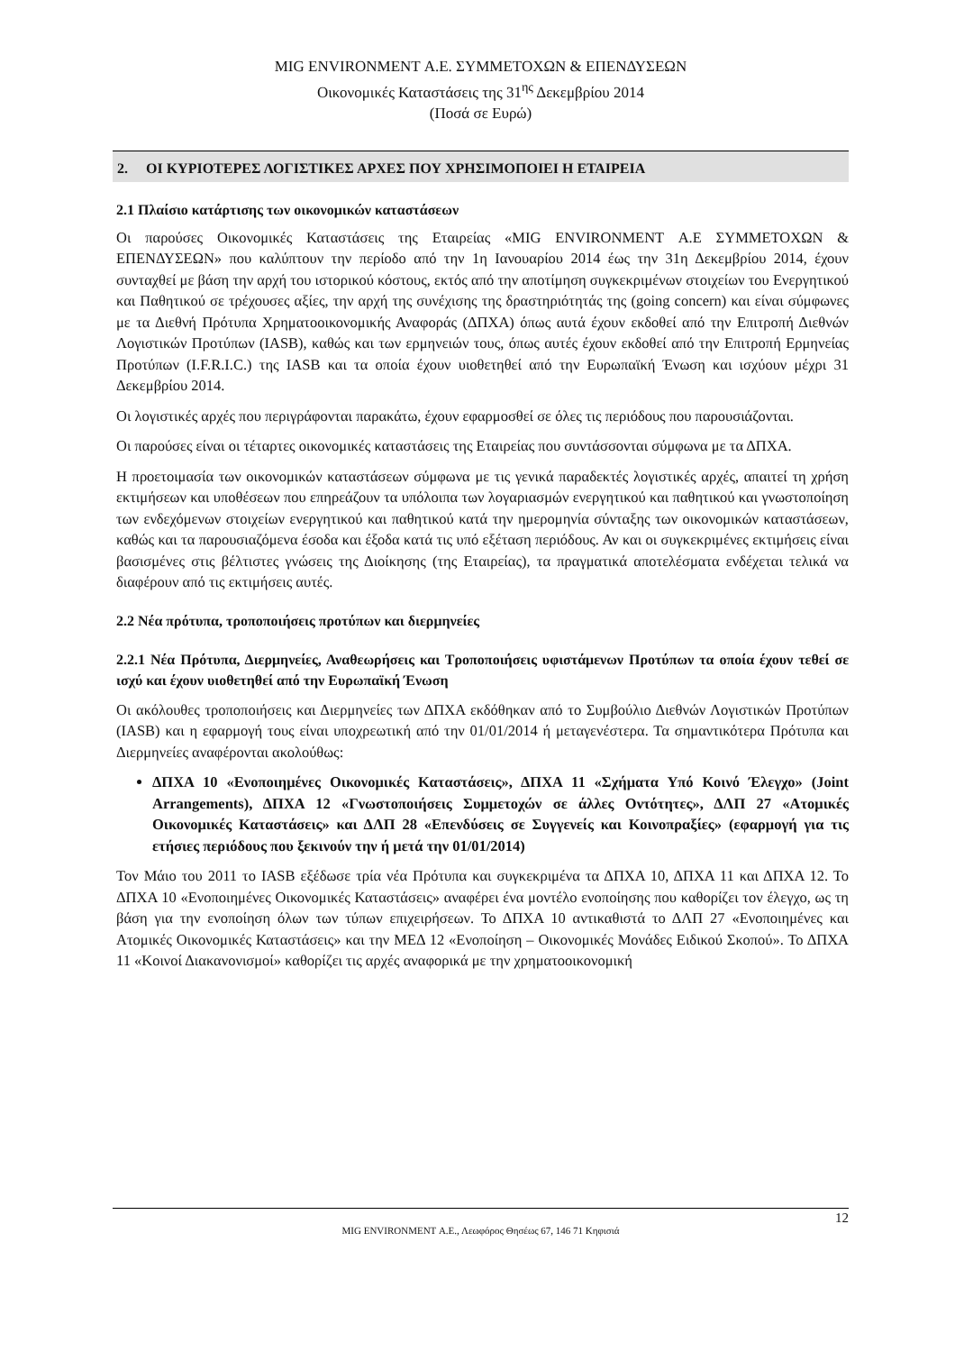MIG ENVIRONMENT Α.Ε. ΣΥΜΜΕΤΟΧΩΝ & ΕΠΕΝΔΥΣΕΩΝ
Οικονομικές Καταστάσεις της 31<sup>ης</sup> Δεκεμβρίου 2014
(Ποσά σε Ευρώ)
2. ΟΙ ΚΥΡΙΟΤΕΡΕΣ ΛΟΓΙΣΤΙΚΕΣ ΑΡΧΕΣ ΠΟΥ ΧΡΗΣΙΜΟΠΟΙΕΙ Η ΕΤΑΙΡΕΙΑ
2.1 Πλαίσιο κατάρτισης των οικονομικών καταστάσεων
Οι παρούσες Οικονομικές Καταστάσεις της Εταιρείας «MIG ENVIRONMENT Α.Ε ΣΥΜΜΕΤΟΧΩΝ & ΕΠΕΝΔΥΣΕΩΝ» που καλύπτουν την περίοδο από την 1η Ιανουαρίου 2014 έως την 31η Δεκεμβρίου 2014, έχουν συνταχθεί με βάση την αρχή του ιστορικού κόστους, εκτός από την αποτίμηση συγκεκριμένων στοιχείων του Ενεργητικού και Παθητικού σε τρέχουσες αξίες, την αρχή της συνέχισης της δραστηριότητάς της (going concern) και είναι σύμφωνες με τα Διεθνή Πρότυπα Χρηματοοικονομικής Αναφοράς (ΔΠΧΑ) όπως αυτά έχουν εκδοθεί από την Επιτροπή Διεθνών Λογιστικών Προτύπων (IASB), καθώς και των ερμηνειών τους, όπως αυτές έχουν εκδοθεί από την Επιτροπή Ερμηνείας Προτύπων (I.F.R.I.C.) της IASB και τα οποία έχουν υιοθετηθεί από την Ευρωπαϊκή Ένωση και ισχύουν μέχρι 31 Δεκεμβρίου 2014.
Οι λογιστικές αρχές που περιγράφονται παρακάτω, έχουν εφαρμοσθεί σε όλες τις περιόδους που παρουσιάζονται.
Οι παρούσες είναι οι τέταρτες οικονομικές καταστάσεις της Εταιρείας που συντάσσονται σύμφωνα με τα ΔΠΧΑ.
Η προετοιμασία των οικονομικών καταστάσεων σύμφωνα με τις γενικά παραδεκτές λογιστικές αρχές, απαιτεί τη χρήση εκτιμήσεων και υποθέσεων που επηρεάζουν τα υπόλοιπα των λογαριασμών ενεργητικού και παθητικού και γνωστοποίηση των ενδεχόμενων στοιχείων ενεργητικού και παθητικού κατά την ημερομηνία σύνταξης των οικονομικών καταστάσεων, καθώς και τα παρουσιαζόμενα έσοδα και έξοδα κατά τις υπό εξέταση περιόδους. Αν και οι συγκεκριμένες εκτιμήσεις είναι βασισμένες στις βέλτιστες γνώσεις της Διοίκησης (της Εταιρείας), τα πραγματικά αποτελέσματα ενδέχεται τελικά να διαφέρουν από τις εκτιμήσεις αυτές.
2.2 Νέα πρότυπα, τροποποιήσεις προτύπων και διερμηνείες
2.2.1 Νέα Πρότυπα, Διερμηνείες, Αναθεωρήσεις και Τροποποιήσεις υφιστάμενων Προτύπων τα οποία έχουν τεθεί σε ισχύ και έχουν υιοθετηθεί από την Ευρωπαϊκή Ένωση
Οι ακόλουθες τροποποιήσεις και Διερμηνείες των ΔΠΧΑ εκδόθηκαν από το Συμβούλιο Διεθνών Λογιστικών Προτύπων (IASB) και η εφαρμογή τους είναι υποχρεωτική από την 01/01/2014 ή μεταγενέστερα. Τα σημαντικότερα Πρότυπα και Διερμηνείες αναφέρονται ακολούθως:
ΔΠΧΑ 10 «Ενοποιημένες Οικονομικές Καταστάσεις», ΔΠΧΑ 11 «Σχήματα Υπό Κοινό Έλεγχο» (Joint Arrangements), ΔΠΧΑ 12 «Γνωστοποιήσεις Συμμετοχών σε άλλες Οντότητες», ΔΛΠ 27 «Ατομικές Οικονομικές Καταστάσεις» και ΔΛΠ 28 «Επενδύσεις σε Συγγενείς και Κοινοπραξίες» (εφαρμογή για τις ετήσιες περιόδους που ξεκινούν την ή μετά την 01/01/2014)
Τον Μάιο του 2011 το IASB εξέδωσε τρία νέα Πρότυπα και συγκεκριμένα τα ΔΠΧΑ 10, ΔΠΧΑ 11 και ΔΠΧΑ 12. Το ΔΠΧΑ 10 «Ενοποιημένες Οικονομικές Καταστάσεις» αναφέρει ένα μοντέλο ενοποίησης που καθορίζει τον έλεγχο, ως τη βάση για την ενοποίηση όλων των τύπων επιχειρήσεων. Το ΔΠΧΑ 10 αντικαθιστά το ΔΛΠ 27 «Ενοποιημένες και Ατομικές Οικονομικές Καταστάσεις» και την ΜΕΔ 12 «Ενοποίηση – Οικονομικές Μονάδες Ειδικού Σκοπού». Το ΔΠΧΑ 11 «Κοινοί Διακανονισμοί» καθορίζει τις αρχές αναφορικά με την χρηματοοικονομική
12
MIG ENVIRONMENT Α.Ε., Λεωφόρος Θησέως 67, 146 71 Κηφισιά